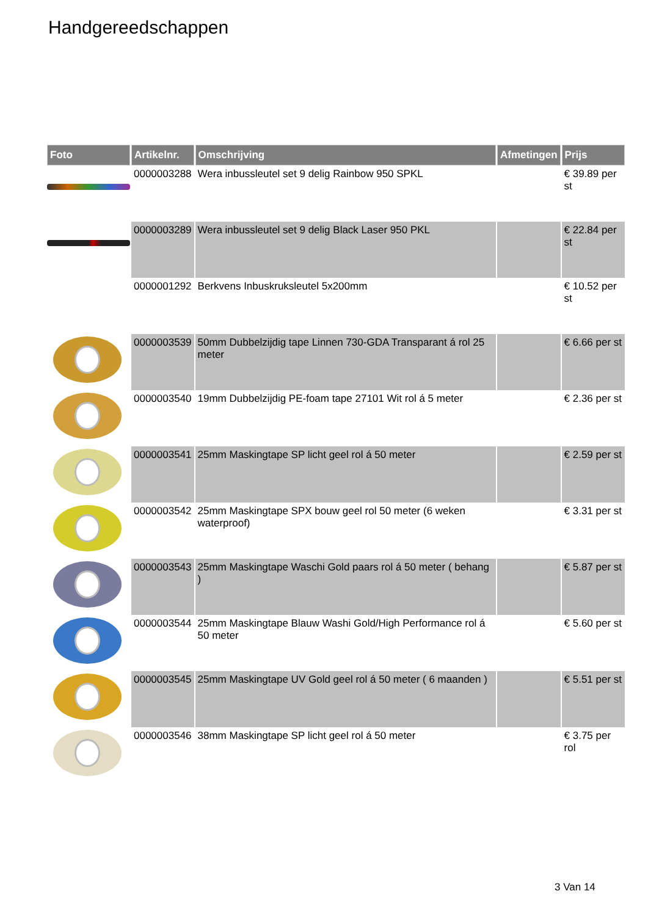Handgereedschappen
| Foto | Artikelnr. | Omschrijving | Afmetingen | Prijs |
| --- | --- | --- | --- | --- |
| | 0000003288 | Wera inbussleutel set 9 delig Rainbow 950 SPKL | | € 39.89 per st |
| | 0000003289 | Wera inbussleutel set 9 delig Black Laser 950 PKL | | € 22.84 per st |
| | 0000001292 | Berkvens Inbuskruksleutel 5x200mm | | € 10.52 per st |
| | 0000003539 | 50mm Dubbelzijdig tape Linnen 730-GDA Transparant á rol 25 meter | | € 6.66 per st |
| | 0000003540 | 19mm Dubbelzijdig PE-foam tape 27101 Wit rol á 5 meter | | € 2.36 per st |
| | 0000003541 | 25mm Maskingtape SP licht geel rol á 50 meter | | € 2.59 per st |
| | 0000003542 | 25mm Maskingtape SPX bouw geel rol 50 meter (6 weken waterproof) | | € 3.31 per st |
| | 0000003543 | 25mm Maskingtape Waschi Gold paars rol á 50 meter ( behang ) | | € 5.87 per st |
| | 0000003544 | 25mm Maskingtape Blauw Washi Gold/High Performance rol á 50 meter | | € 5.60 per st |
| | 0000003545 | 25mm Maskingtape UV Gold geel rol á 50 meter ( 6 maanden ) | | € 5.51 per st |
| | 0000003546 | 38mm Maskingtape SP licht geel rol á 50 meter | | € 3.75 per rol |
3 Van 14